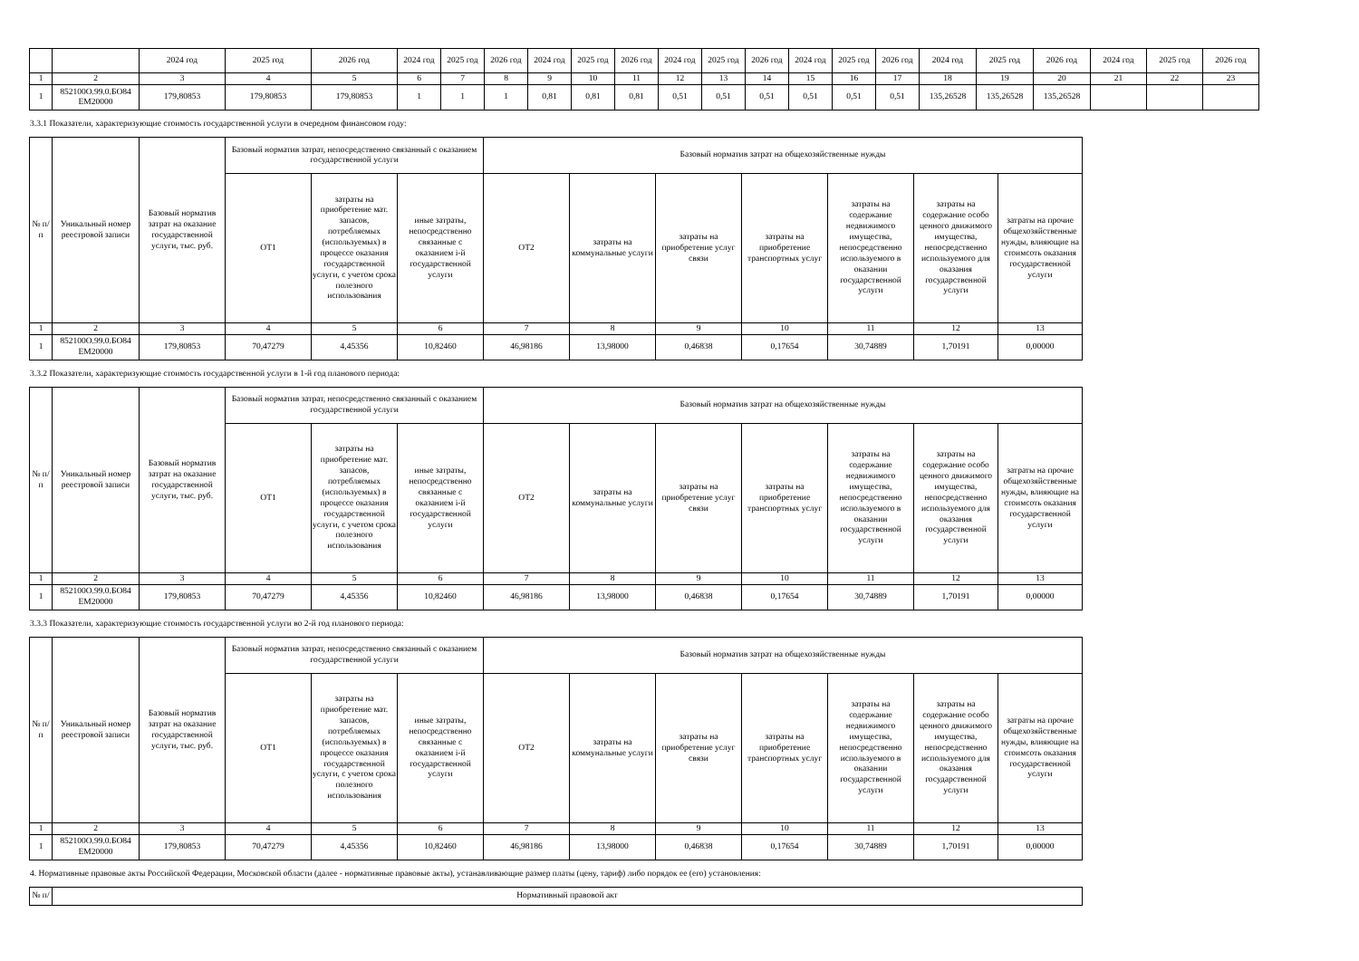| | | 2024 год | 2025 год | 2026 год | 2024 год | 2025 год | 2026 год | 2024 год | 2025 год | 2026 год | 2024 год | 2025 год | 2026 год | 2024 год | 2025 год | 2026 год | 2024 год | 2025 год | 2026 год | 2024 год | 2025 год | 2026 год |
| 1 | 2 | 3 | 4 | 5 | 6 | 7 | 8 | 9 | 10 | 11 | 12 | 13 | 14 | 15 | 16 | 17 | 18 | 19 | 20 | 21 | 22 | 23 |
| 1 | 852100О.99.0.БО84 ЕМ20000 | 179,80853 | 179,80853 | 179,80853 | 1 | 1 | 1 | 0,81 | 0,81 | 0,81 | 0,51 | 0,51 | 0,51 | 0,51 | 0,51 | 0,51 | 135,26528 | 135,26528 | 135,26528 | | | |
3.3.1 Показатели, характеризующие стоимость государственной услуги в очередном финансовом году:
| № п/п | Уникальный номер реестровой записи | Базовый норматив затрат на оказание государственной услуги, тыс. руб. | Базовый норматив затрат, непосредственно связанный с оказанием государственной услуги | | | Базовый норматив затрат на общехозяйственные нужды | | | | | | |
| --- | --- | --- | --- | --- | --- | --- | --- | --- | --- | --- | --- | --- |
| | | | ОТ1 | затраты на приобретение мат. запасов, потребляемых (используемых) в процессе оказания государственной услуги, с учетом срока полезного использования | иные затраты, непосредственно связанные с оказанием i-й государственной услуги | ОТ2 | затраты на коммунальные услуги | затраты на приобретение услуг связи | затраты на приобретение транспортных услуг | затраты на содержание недвижимого имущества, непосредственно используемого в оказании государственной услуги | затраты на содержание особо ценного движимого имущества, непосредственно используемого для оказания государственной услуги | затраты на прочие общехозяйственные нужды, влияющие на стоимсоть оказания государственной услуги |
| 1 | 2 | 3 | 4 | 5 | 6 | 7 | 8 | 9 | 10 | 11 | 12 | 13 |
| 1 | 852100О.99.0.БО84 ЕМ20000 | 179,80853 | 70,47279 | 4,45356 | 10,82460 | 46,98186 | 13,98000 | 0,46838 | 0,17654 | 30,74889 | 1,70191 | 0,00000 |
3.3.2 Показатели, характеризующие стоимость государственной услуги в 1-й год планового периода:
| № п/п | Уникальный номер реестровой записи | Базовый норматив затрат на оказание государственной услуги, тыс. руб. | Базовый норматив затрат, непосредственно связанный с оказанием государственной услуги | | | Базовый норматив затрат на общехозяйственные нужды | | | | | | |
| --- | --- | --- | --- | --- | --- | --- | --- | --- | --- | --- | --- | --- |
| | | | ОТ1 | затраты на приобретение мат. запасов, потребляемых (используемых) в процессе оказания государственной услуги, с учетом срока полезного использования | иные затраты, непосредственно связанные с оказанием i-й государственной услуги | ОТ2 | затраты на коммунальные услуги | затраты на приобретение услуг связи | затраты на приобретение транспортных услуг | затраты на содержание недвижимого имущества, непосредственно используемого в оказании государственной услуги | затраты на содержание особо ценного движимого имущества, непосредственно используемого для оказания государственной услуги | затраты на прочие общехозяйственные нужды, влияющие на стоимсоть оказания государственной услуги |
| 1 | 2 | 3 | 4 | 5 | 6 | 7 | 8 | 9 | 10 | 11 | 12 | 13 |
| 1 | 852100О.99.0.БО84 ЕМ20000 | 179,80853 | 70,47279 | 4,45356 | 10,82460 | 46,98186 | 13,98000 | 0,46838 | 0,17654 | 30,74889 | 1,70191 | 0,00000 |
3.3.3 Показатели, характеризующие стоимость государственной услуги во 2-й год планового периода:
| № п/п | Уникальный номер реестровой записи | Базовый норматив затрат на оказание государственной услуги, тыс. руб. | Базовый норматив затрат, непосредственно связанный с оказанием государственной услуги | | | Базовый норматив затрат на общехозяйственные нужды | | | | | | |
| --- | --- | --- | --- | --- | --- | --- | --- | --- | --- | --- | --- | --- |
| | | | ОТ1 | затраты на приобретение мат. запасов, потребляемых (используемых) в процессе оказания государственной услуги, с учетом срока полезного использования | иные затраты, непосредственно связанные с оказанием i-й государственной услуги | ОТ2 | затраты на коммунальные услуги | затраты на приобретение услуг связи | затраты на приобретение транспортных услуг | затраты на содержание недвижимого имущества, непосредственно используемого в оказании государственной услуги | затраты на содержание особо ценного движимого имущества, непосредственно используемого для оказания государственной услуги | затраты на прочие общехозяйственные нужды, влияющие на стоимсоть оказания государственной услуги |
| 1 | 2 | 3 | 4 | 5 | 6 | 7 | 8 | 9 | 10 | 11 | 12 | 13 |
| 1 | 852100О.99.0.БО84 ЕМ20000 | 179,80853 | 70,47279 | 4,45356 | 10,82460 | 46,98186 | 13,98000 | 0,46838 | 0,17654 | 30,74889 | 1,70191 | 0,00000 |
4. Нормативные правовые акты Российской Федерации, Московской области (далее - нормативные правовые акты), устанавливающие размер платы (цену, тариф) либо порядок ее (его) установления:
| № п/ | Нормативный правовой акт |